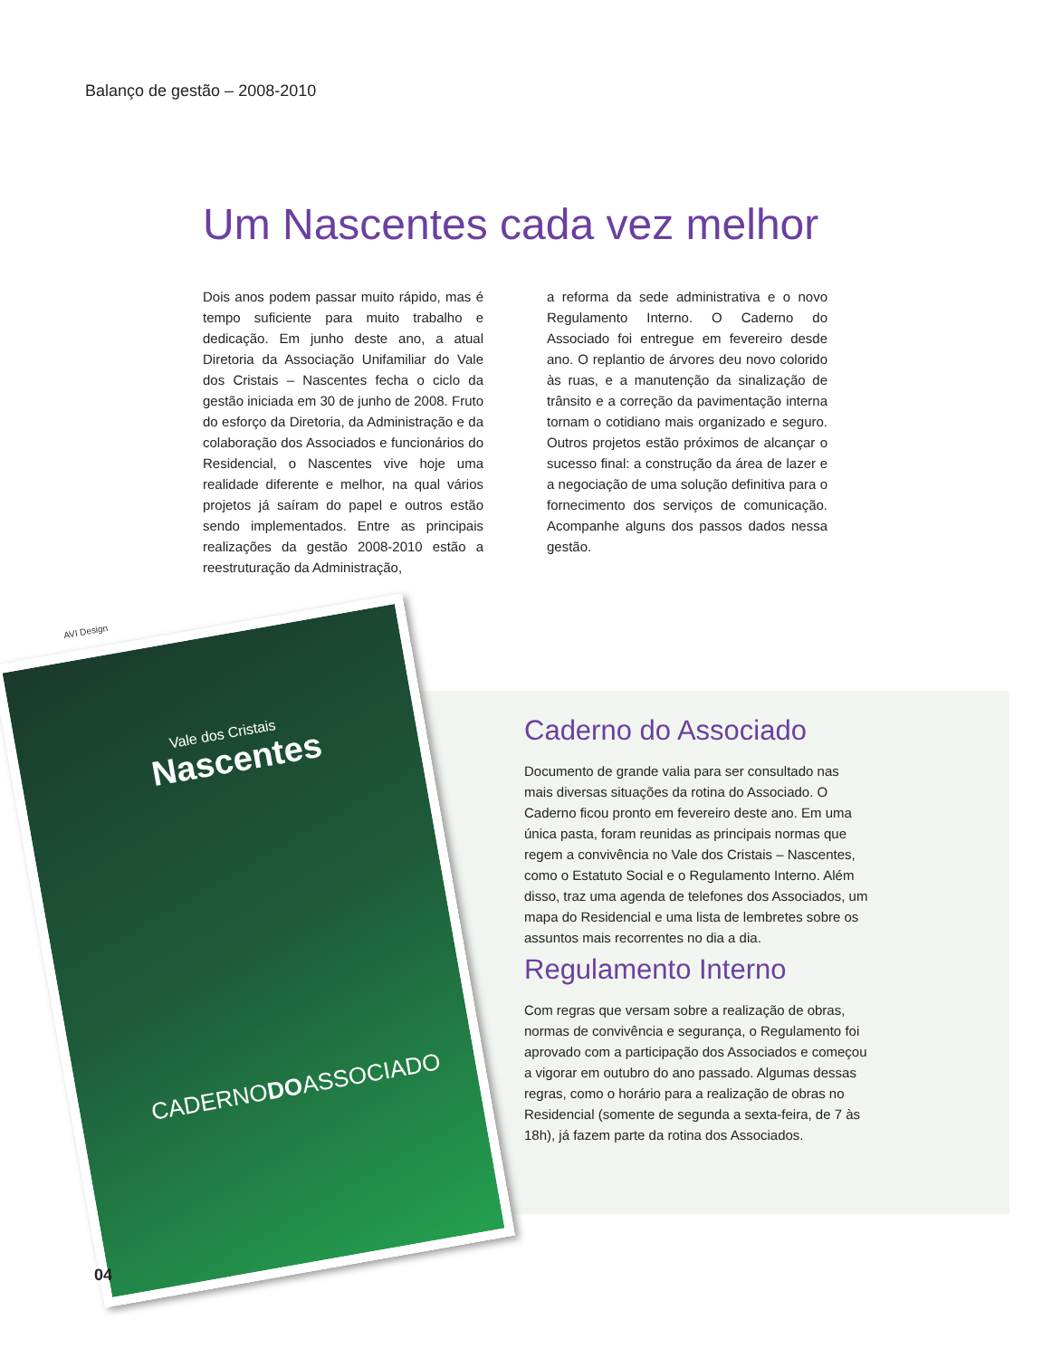Balanço de gestão – 2008-2010
Um Nascentes cada vez melhor
Dois anos podem passar muito rápido, mas é tempo suficiente para muito trabalho e dedicação. Em junho deste ano, a atual Diretoria da Associação Unifamiliar do Vale dos Cristais – Nascentes fecha o ciclo da gestão iniciada em 30 de junho de 2008. Fruto do esforço da Diretoria, da Administração e da colaboração dos Associados e funcionários do Residencial, o Nascentes vive hoje uma realidade diferente e melhor, na qual vários projetos já saíram do papel e outros estão sendo implementados. Entre as principais realizações da gestão 2008-2010 estão a reestruturação da Administração,
a reforma da sede administrativa e o novo Regulamento Interno. O Caderno do Associado foi entregue em fevereiro desde ano. O replantio de árvores deu novo colorido às ruas, e a manutenção da sinalização de trânsito e a correção da pavimentação interna tornam o cotidiano mais organizado e seguro. Outros projetos estão próximos de alcançar o sucesso final: a construção da área de lazer e a negociação de uma solução definitiva para o fornecimento dos serviços de comunicação. Acompanhe alguns dos passos dados nessa gestão.
AVI Design
Vale dos Cristais
Nascentes
CADERNODOASSOCIADO
Caderno do Associado
Documento de grande valia para ser consultado nas mais diversas situações da rotina do Associado. O Caderno ficou pronto em fevereiro deste ano. Em uma única pasta, foram reunidas as principais normas que regem a convivência no Vale dos Cristais – Nascentes, como o Estatuto Social e o Regulamento Interno. Além disso, traz uma agenda de telefones dos Associados, um mapa do Residencial e uma lista de lembretes sobre os assuntos mais recorrentes no dia a dia.
Regulamento Interno
Com regras que versam sobre a realização de obras, normas de convivência e segurança, o Regulamento foi aprovado com a participação dos Associados e começou a vigorar em outubro do ano passado. Algumas dessas regras, como o horário para a realização de obras no Residencial (somente de segunda a sexta-feira, de 7 às 18h), já fazem parte da rotina dos Associados.
04